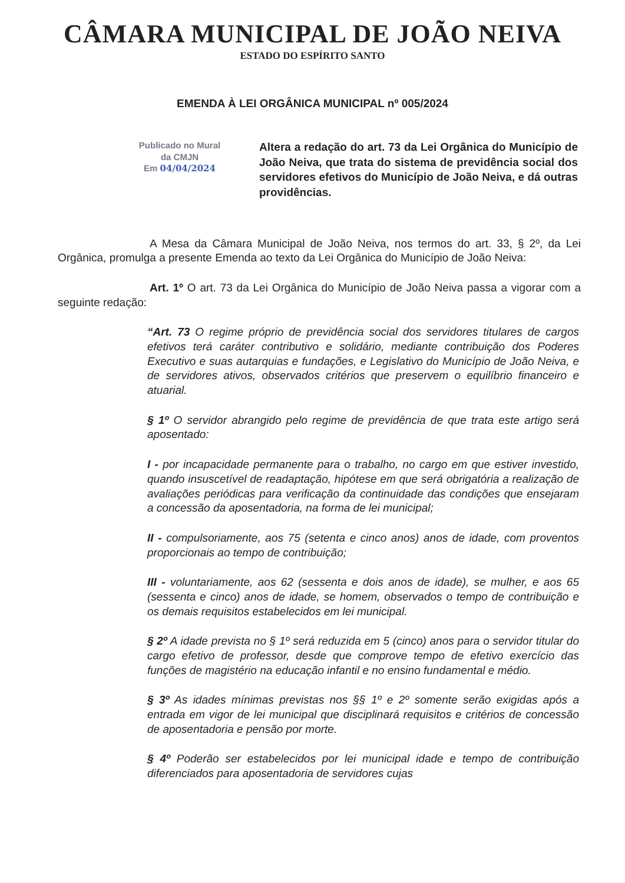CÂMARA MUNICIPAL DE JOÃO NEIVA
ESTADO DO ESPÍRITO SANTO
EMENDA À LEI ORGÂNICA MUNICIPAL nº 005/2024
Publicado no Mural
da CMJN
Em 04/04/2024
Altera a redação do art. 73 da Lei Orgânica do Município de João Neiva, que trata do sistema de previdência social dos servidores efetivos do Município de João Neiva, e dá outras providências.
A Mesa da Câmara Municipal de João Neiva, nos termos do art. 33, § 2º, da Lei Orgânica, promulga a presente Emenda ao texto da Lei Orgânica do Município de João Neiva:
Art. 1º O art. 73 da Lei Orgânica do Município de João Neiva passa a vigorar com a seguinte redação:
“Art. 73 O regime próprio de previdência social dos servidores titulares de cargos efetivos terá caráter contributivo e solidário, mediante contribuição dos Poderes Executivo e suas autarquias e fundações, e Legislativo do Município de João Neiva, e de servidores ativos, observados critérios que preservem o equilíbrio financeiro e atuarial.
§ 1º O servidor abrangido pelo regime de previdência de que trata este artigo será aposentado:
I - por incapacidade permanente para o trabalho, no cargo em que estiver investido, quando insuscetível de readaptação, hipótese em que será obrigatória a realização de avaliações periódicas para verificação da continuidade das condições que ensejaram a concessão da aposentadoria, na forma de lei municipal;
II - compulsoriamente, aos 75 (setenta e cinco anos) anos de idade, com proventos proporcionais ao tempo de contribuição;
III - voluntariamente, aos 62 (sessenta e dois anos de idade), se mulher, e aos 65 (sessenta e cinco) anos de idade, se homem, observados o tempo de contribuição e os demais requisitos estabelecidos em lei municipal.
§ 2º A idade prevista no § 1º será reduzida em 5 (cinco) anos para o servidor titular do cargo efetivo de professor, desde que comprove tempo de efetivo exercício das funções de magistério na educação infantil e no ensino fundamental e médio.
§ 3º As idades mínimas previstas nos §§ 1º e 2º somente serão exigidas após a entrada em vigor de lei municipal que disciplinará requisitos e critérios de concessão de aposentadoria e pensão por morte.
§ 4º Poderão ser estabelecidos por lei municipal idade e tempo de contribuição diferenciados para aposentadoria de servidores cujas